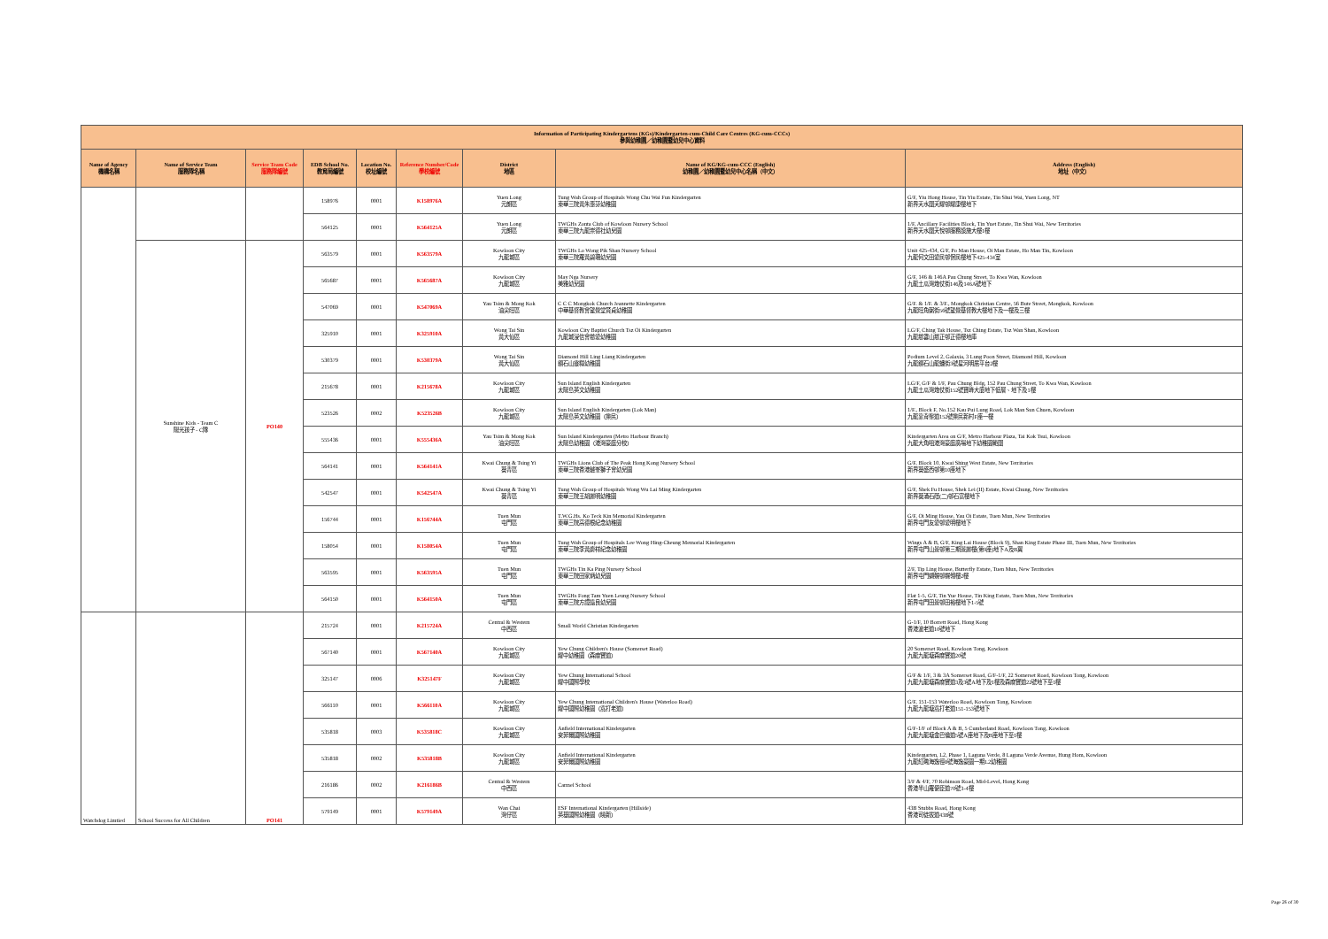| Information of Participating Kindergartens (KGs)/Kindergarten-cum-Child Care Centres (KG-cum-CCCs) 參與幼稚園／幼稚園暨幼兒中心資料 | | | | | | | | | |
| --- | --- | --- | --- | --- | --- | --- | --- | --- | --- |
| Name of Agency 機構名稱 | Name of Service Team 服務隊名稱 | Service Team Code 服務隊編號 | EDB School No. 教育局編號 | Location No. 校址編號 | Reference Number/Code 學校編號 | District 地區 | Name of KG/KG-cum-CCC (English) 幼稚園／幼稚園暨幼兒中心名稱（中文） | Address (English) 地址（中文） | |
| | | | 158976 | 0001 | K158976A | Yuen Long 元朗區 | Tung Wah Group of Hospitals Wong Chu Wai Fun Kindergarten 東華三院黃朱惠芬幼稚園 | G/F, Yiu Hong House, Tin Yiu Estate, Tin Shui Wai, Yuen Long, NT 新界天水圍天耀邨耀康樓地下 | |
| | | | 564125 | 0001 | K564125A | Yuen Long 元朗區 | TWGHs Zonta Club of Kowloon Nursery School 東華三院九龍崇德社幼兒園 | 1/F, Ancillary Facilities Block, Tin Yuet Estate, Tin Shui Wai, New Territories 新界天水圍天悅邨服務設施大樓1樓 | |
| | Sunshine Kids - Team C 陽光孩子 - C隊 | PO140 | 563579 | 0001 | K563579A | Kowloon City 九龍城區 | TWGHs Lo Wong Pik Shan Nursery School 東華三院羅黃碧珊幼兒園 | Unit 425-434, G/F, Po Man House, Oi Man Estate, Ho Man Tin, Kowloon 九龍何文田愛民邨保民樓地下425-434室 | |
| | | | 565687 | 0001 | K565687A | Kowloon City 九龍城區 | May Nga Nursery 美雅幼兒園 | G/F, 146 & 146A Pau Chung Street, To Kwa Wan, Kowloon 九龍土瓜灣炮仗街146及146A號地下 | |
| | | | 547069 | 0001 | K547069A | Yau Tsim & Mong Kok 油尖旺區 | C C C Mongkok Church Jeannette Kindergarten 中華基督教會望覺堂賢貞幼稚園 | G/F. & 1/F. & 3/F., Mongkok Christian Centre, 56 Bute Street, Mongkok, Kowloon 九龍旺角弼街56號望覺基督教大樓地下及一樓及三樓 | |
| | | | 325910 | 0001 | K325910A | Wong Tai Sin 黃大仙區 | Kowloon City Baptist Church Tsz Oi Kindergarten 九龍城浸信會慈愛幼稚園 | LG/F, Ching Tak House, Tsz Ching Estate, Tsz Wan Shan, Kowloon 九龍慈雲山慈正邨正德樓地庫 | |
| | | | 530379 | 0001 | K530379A | Wong Tai Sin 黃大仙區 | Diamond Hill Ling Liang Kindergarten 鑽石山靈糧幼稚園 | Podium Level 2, Galaxia, 3 Lung Poon Street, Diamond Hill, Kowloon 九龍鑽石山龍蟠街3號星河明居平台2樓 | |
| | | | 215678 | 0001 | K215678A | Kowloon City 九龍城區 | Sun Island English Kindergarten 太陽島英文幼稚園 | LG/F, G/F & 1/F, Pau Chung Bldg, 152 Pau Chung Street, To Kwa Wan, Kowloon 九龍土瓜灣炮仗街152號寶峰大廈地下低層、地下及1樓 | |
| | | | 523526 | 0002 | K523526B | Kowloon City 九龍城區 | Sun Island English Kindergarten (Lok Man) 太陽島英文幼稚園（樂民） | 1/F., Block F, No.152 Kau Pui Lung Road, Lok Man Sun Chuen, Kowloon 九龍靠背壟道152號樂民新村F座一樓 | |
| | | | 555436 | 0001 | K555436A | Yau Tsim & Mong Kok 油尖旺區 | Sun Island Kindergarten (Metro Harbour Branch) 太陽島幼稚園（港灣豪庭分校） | Kindergarten Area on G/F, Metro Harbour Plaza, Tai Kok Tsui, Kowloon 九龍大角咀港灣豪庭廣場地下幼稚園範圍 | |
| | | | 564141 | 0001 | K564141A | Kwai Chung & Tsing Yi 葵青區 | TWGHs Lions Club of The Peak Hong Kong Nursery School 東華三院香港鑪峯獅子會幼兒園 | G/F, Block 10, Kwai Shing West Estate, New Territories 新界葵盛西邨第10座地下 | |
| | | | 542547 | 0001 | K542547A | Kwai Chung & Tsing Yi 葵青區 | Tung Wah Group of Hospitals Wong Wu Lai Ming Kindergarten 東華三院王胡麗明幼稚園 | G/F, Shek Fu House, Shek Lei (II) Estate, Kwai Chung, New Territories 新界葵涌石蔭(二)邨石富樓地下 | |
| | | | 156744 | 0001 | K156744A | Tuen Mun 屯門區 | T.W.G.Hs. Ko Teck Kin Memorial Kindergarten 東華三院高德根紀念幼稚園 | G/F, Oi Ming House, Yau Oi Estate, Tuen Mun, New Territories 新界屯門友愛邨愛明樓地下 | |
| | | | 158054 | 0001 | K158054A | Tuen Mun 屯門區 | Tung Wah Group of Hospitals Lee Wong Hing-Cheung Memorial Kindergarten 東華三院李黃慶祥紀念幼稚園 | Wings A & B, G/F, King Lai House (Block 9), Shan King Estate Phase III, Tuen Mun, New Territories 新界屯門山景邨第三期景麗樓(第9座)地下A及B翼 | |
| | | | 563595 | 0001 | K563595A | Tuen Mun 屯門區 | TWGHs Tin Ka Ping Nursery School 東華三院田家炳幼兒園 | 2/F, Tip Ling House, Butterfly Estate, Tuen Mun, New Territories 新界屯門蝴蝶邨蝶翎樓2樓 | |
| | | | 564150 | 0001 | K564150A | Tuen Mun 屯門區 | TWGHs Fong Tam Yuen Leung Nursery School 東華三院方譚遠良幼兒園 | Flat 1-5, G/F, Tin Yue House, Tin King Estate, Tuen Mun, New Territories 新界屯門田景邨田裕樓地下1-5號 | |
| | Watchdog Limtied | School Success for All Children | PO141 | 215724 | 0001 | K215724A | Central & Western 中西區 | Small World Christian Kindergarten | G-1/F, 10 Borrett Road, Hong Kong 香港波老道10號地下 |
| | | | | 567140 | 0001 | K567140A | Kowloon City 九龍城區 | Yew Chung Children's House (Somerset Road) 耀中幼稚園（森麻實道） | 20 Somerset Road, Kowloon Tong, Kowloon 九龍九龍塘森麻實道20號 |
| 325147 | | | | 0006 | K325147F | Kowloon City 九龍城區 | Yew Chung International School 耀中國際學校 | G/F & 1/F, 3 & 3A Somerset Road, G/F-1/F, 22 Somerset Road, Kowloon Tong, Kowloon 九龍九龍塘森麻實道3及3號A地下及1樓及森麻實道22號地下至1樓 | |
| 566110 | | | | 0001 | K566110A | Kowloon City 九龍城區 | Yew Chung International Children's House (Waterloo Road) 耀中國際幼稚園（窩打老道） | G/F, 151-153 Waterloo Road, Kowloon Tong, Kowloon 九龍九龍塘窩打老道151-153號地下 | |
| 535818 | | | | 0003 | K535818C | Kowloon City 九龍城區 | Anfield International Kindergarten 安菲爾國際幼稚園 | G/F-1/F of Block A & B, 5 Cumberland Road, Kowloon Tong, Kowloon 九龍九龍塘金巴倫道5號A座地下及B座地下至1樓 | |
| 535818 | | | | 0002 | K535818B | Kowloon City 九龍城區 | Anfield International Kindergarten 安菲爾國際幼稚園 | Kindergarten, L2, Phase 1, Laguna Verde, 8 Laguna Verde Avenue, Hung Hom, Kowloon 九龍紅磡海逸徑8號海逸豪園一期L2幼稚園 | |
| 216186 | | | | 0002 | K216186B | Central & Western 中西區 | Carmel School | 3/F & 4/F, 70 Robinson Road, Mid-Level, Hong Kong 香港半山羅便臣道70號3-4樓 | |
| 579149 | | | | 0001 | K579149A | Wan Chai 灣仔區 | ESF International Kindergarten (Hillside) 英基國際幼稚園（曉新） | 43B Stubbs Road, Hong Kong 香港司徒拔道43B號 | |
Page 26 of 30